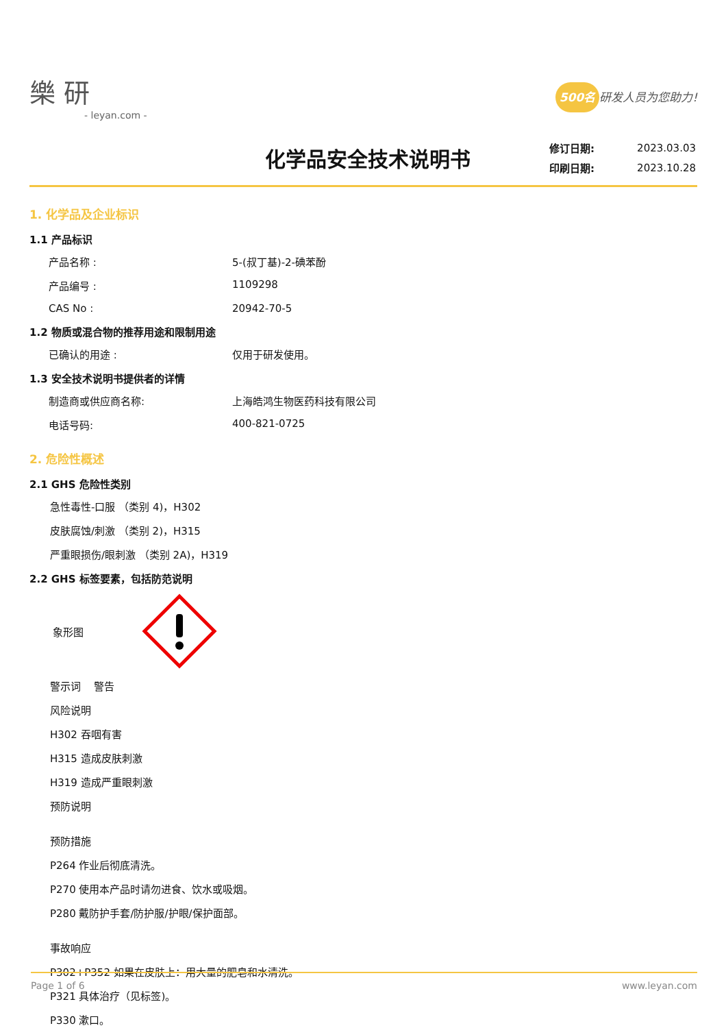樂 研
- leyan.com -
500名 研发人员为您助力!
化学品安全技术说明书
| 修订日期: | 2023.03.03 |
| 印刷日期: | 2023.10.28 |
1. 化学品及企业标识
1.1 产品标识
产品名称 : 5-(叔丁基)-2-碘苯酚
产品编号 : 1109298
CAS No : 20942-70-5
1.2 物质或混合物的推荐用途和限制用途
已确认的用途 : 仅用于研发使用。
1.3 安全技术说明书提供者的详情
制造商或供应商名称: 上海皓鸿生物医药科技有限公司
电话号码: 400-821-0725
2. 危险性概述
2.1 GHS 危险性类别
急性毒性-口服 （类别 4)，H302
皮肤腐蚀/刺激 （类别 2)，H315
严重眼损伤/眼刺激 （类别 2A)，H319
2.2 GHS 标签要素，包括防范说明
象形图
警示词 警告
风险说明
H302 吞咽有害
H315 造成皮肤刺激
H319 造成严重眼刺激
预防说明
预防措施
P264 作业后彻底清洗。
P270 使用本产品时请勿进食、饮水或吸烟。
P280 戴防护手套/防护服/护眼/保护面部。
事故响应
P302+P352 如果在皮肤上：用大量的肥皂和水清洗。
P321 具体治疗（见标签)。
P330 漱口。
Page 1 of 6 www.leyan.com